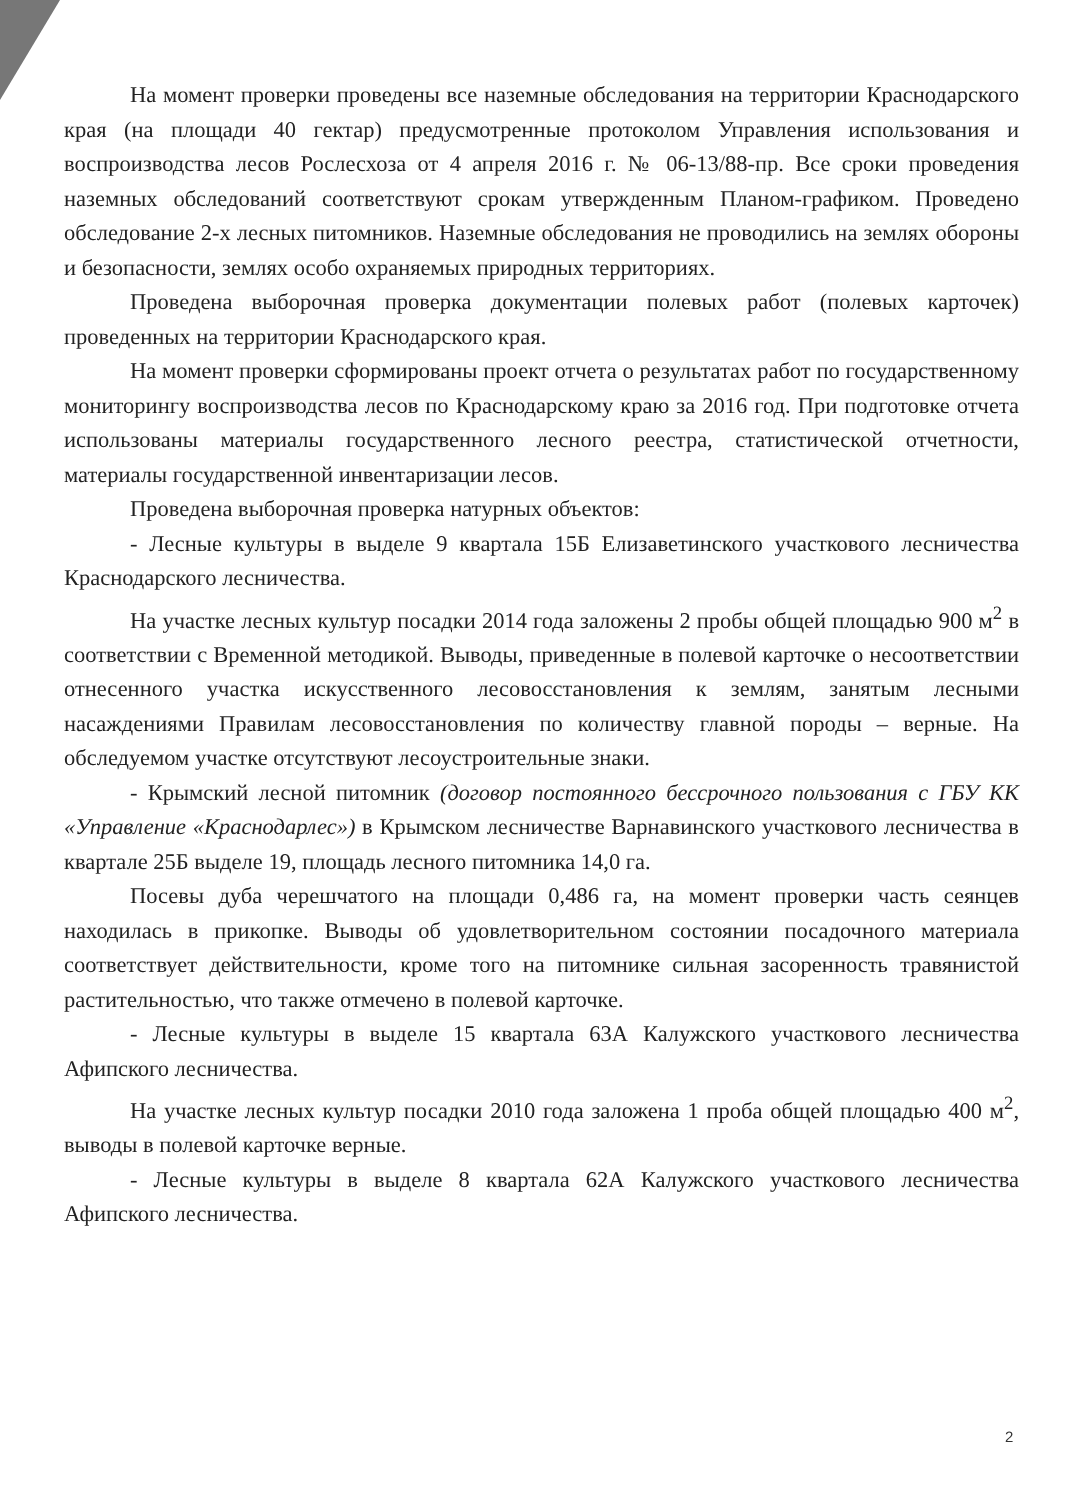На момент проверки проведены все наземные обследования на территории Краснодарского края (на площади 40 гектар) предусмотренные протоколом Управления использования и воспроизводства лесов Рослесхоза от 4 апреля 2016 г. № 06-13/88-пр. Все сроки проведения наземных обследований соответствуют срокам утвержденным Планом-графиком. Проведено обследование 2-х лесных питомников. Наземные обследования не проводились на землях обороны и безопасности, землях особо охраняемых природных территориях.
Проведена выборочная проверка документации полевых работ (полевых карточек) проведенных на территории Краснодарского края.
На момент проверки сформированы проект отчета о результатах работ по государственному мониторингу воспроизводства лесов по Краснодарскому краю за 2016 год. При подготовке отчета использованы материалы государственного лесного реестра, статистической отчетности, материалы государственной инвентаризации лесов.
Проведена выборочная проверка натурных объектов:
- Лесные культуры в выделе 9 квартала 15Б Елизаветинского участкового лесничества Краснодарского лесничества.
На участке лесных культур посадки 2014 года заложены 2 пробы общей площадью 900 м<sup>2</sup> в соответствии с Временной методикой. Выводы, приведенные в полевой карточке о несоответствии отнесенного участка искусственного лесовосстановления к землям, занятым лесными насаждениями Правилам лесовосстановления по количеству главной породы – верные. На обследуемом участке отсутствуют лесоустроительные знаки.
- Крымский лесной питомник (договор постоянного бессрочного пользования с ГБУ КК «Управление «Краснодарлес») в Крымском лесничестве Варнавинского участкового лесничества в квартале 25Б выделе 19, площадь лесного питомника 14,0 га.
Посевы дуба черешчатого на площади 0,486 га, на момент проверки часть сеянцев находилась в прикопке. Выводы об удовлетворительном состоянии посадочного материала соответствует действительности, кроме того на питомнике сильная засоренность травянистой растительностью, что также отмечено в полевой карточке.
- Лесные культуры в выделе 15 квартала 63А Калужского участкового лесничества Афипского лесничества.
На участке лесных культур посадки 2010 года заложена 1 проба общей площадью 400 м<sup>2</sup>, выводы в полевой карточке верные.
- Лесные культуры в выделе 8 квартала 62А Калужского участкового лесничества Афипского лесничества.
2